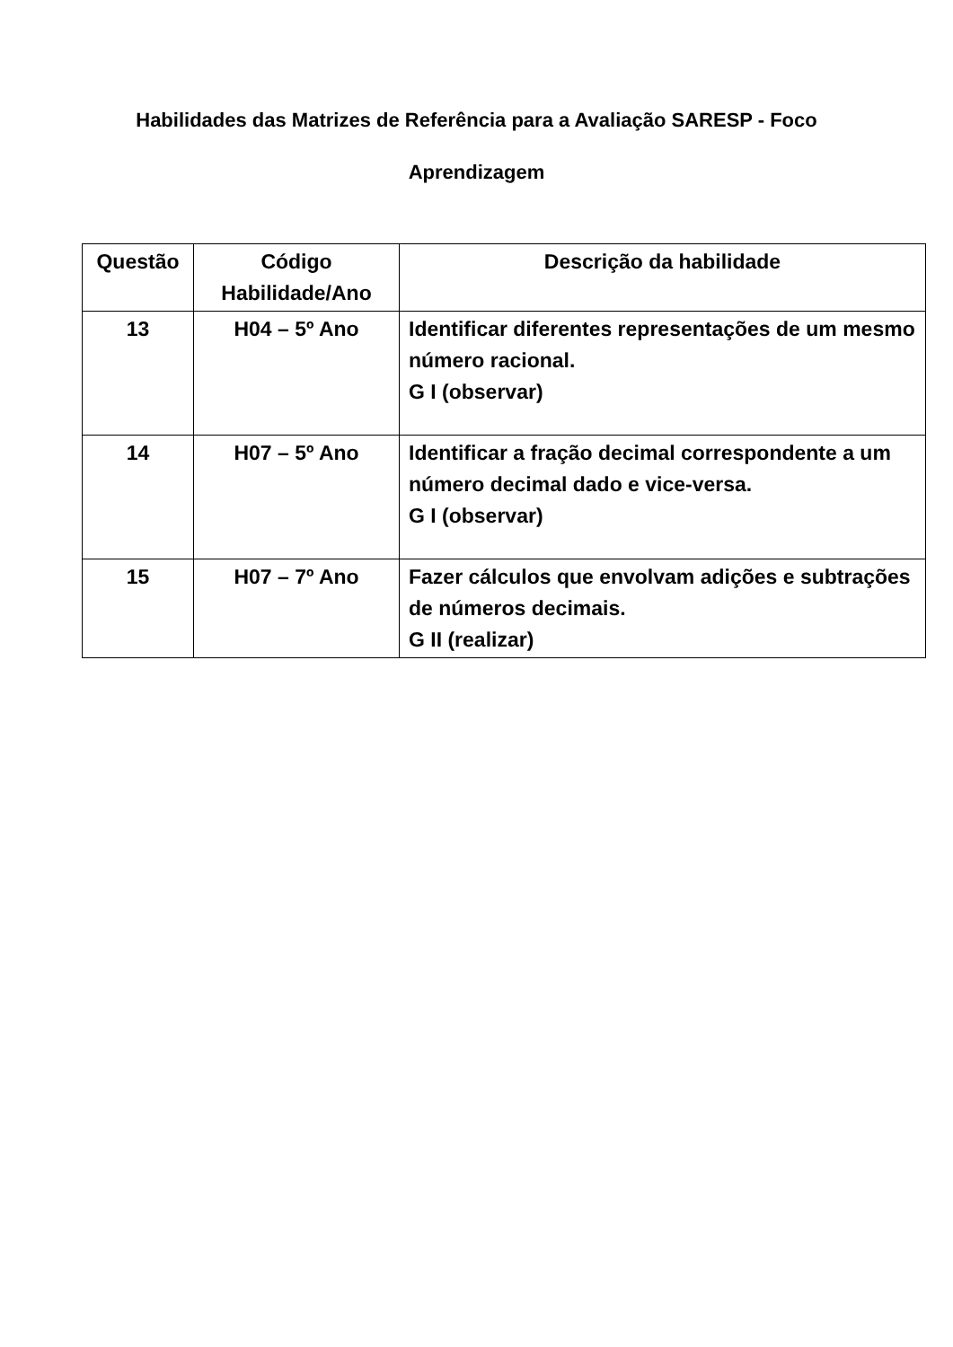Habilidades das Matrizes de Referência para a Avaliação SARESP - Foco
Aprendizagem
| Questão | Código Habilidade/Ano | Descrição da habilidade |
| --- | --- | --- |
| 13 | H04 – 5º Ano | Identificar diferentes representações de um mesmo número racional. G I (observar) |
| 14 | H07 – 5º Ano | Identificar a fração decimal correspondente a um número decimal dado e vice-versa. G I (observar) |
| 15 | H07 – 7º Ano | Fazer cálculos que envolvam adições e subtrações de números decimais. G II (realizar) |